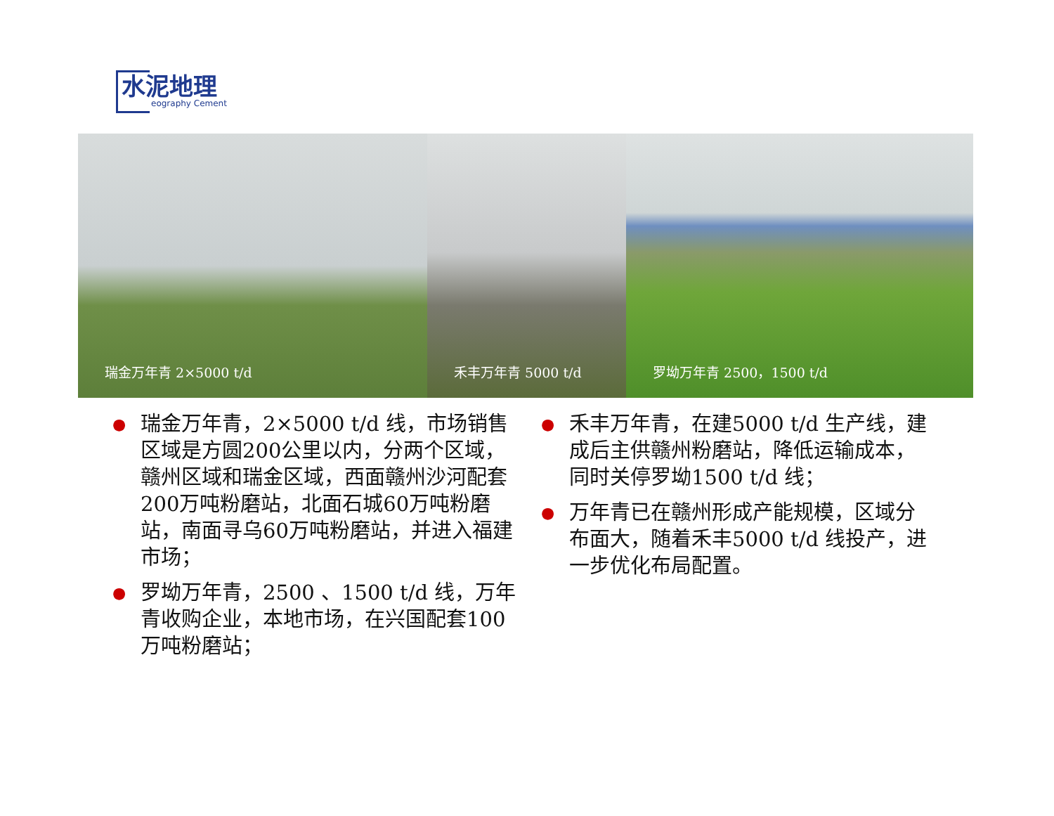水泥地理
eography Cement
瑞金万年青 2×5000 t/d 禾丰万年青 5000 t/d 罗坳万年青 2500，1500 t/d
●
瑞金万年青，2×5000 t/d 线，市场销售区域是方圆200公里以内，分两个区域，赣州区域和瑞金区域，西面赣州沙河配套200万吨粉磨站，北面石城60万吨粉磨站，南面寻乌60万吨粉磨站，并进入福建市场；
●
罗坳万年青，2500 、1500 t/d 线，万年青收购企业，本地市场，在兴国配套100万吨粉磨站；
●
禾丰万年青，在建5000 t/d 生产线，建成后主供赣州粉磨站，降低运输成本，同时关停罗坳1500 t/d 线；
●
万年青已在赣州形成产能规模，区域分布面大，随着禾丰5000 t/d 线投产，进一步优化布局配置。